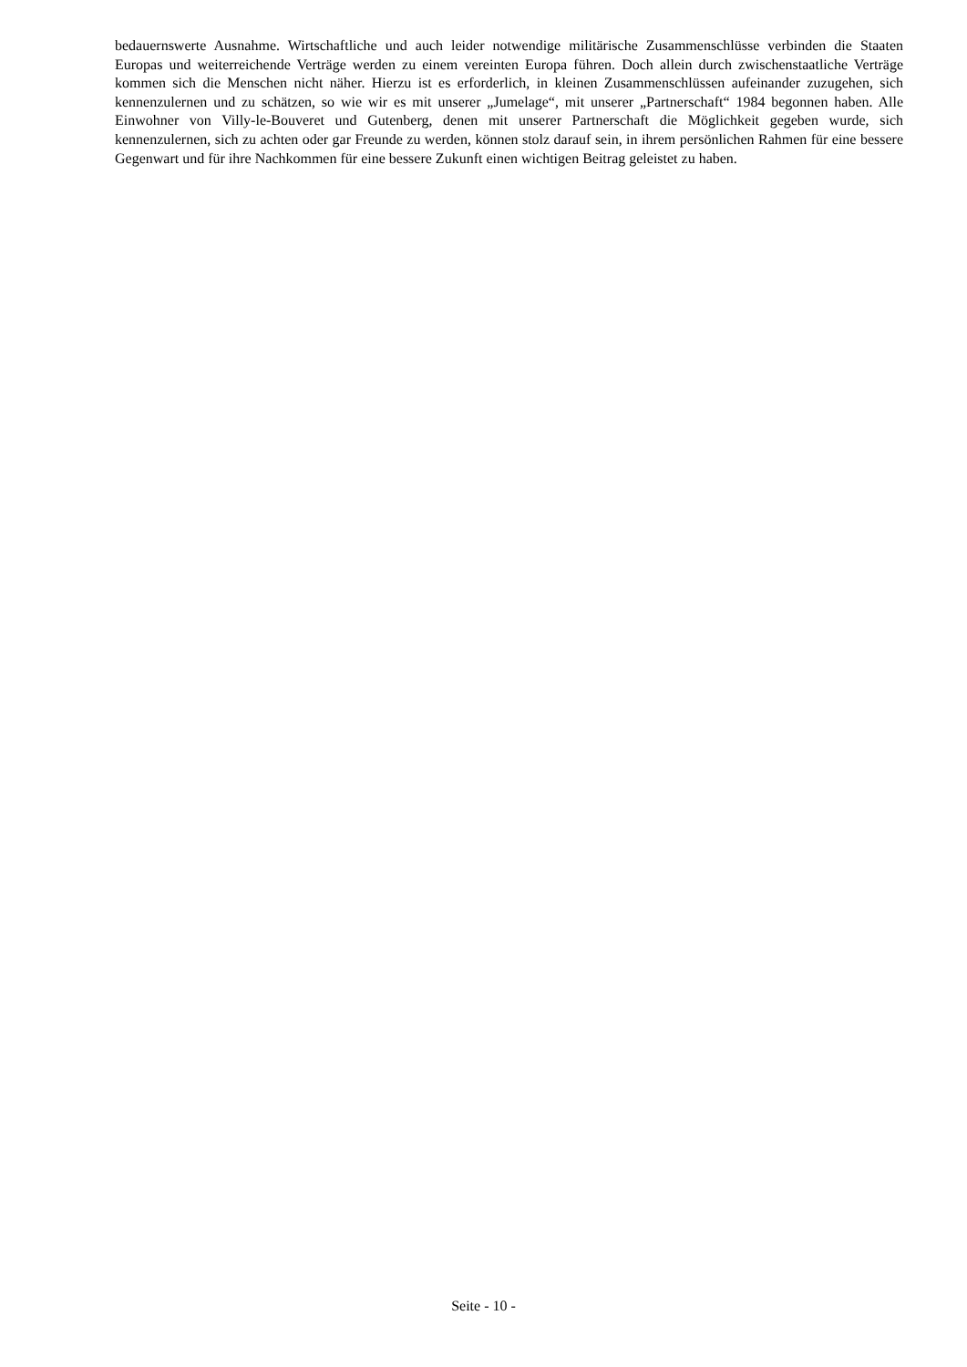bedauernswerte Ausnahme. Wirtschaftliche und auch leider notwendige militärische Zusammenschlüsse verbinden die Staaten Europas und weiterreichende Verträge werden zu einem vereinten Europa führen. Doch allein durch zwischenstaatliche Verträge kommen sich die Menschen nicht näher. Hierzu ist es erforderlich, in kleinen Zusammenschlüssen aufeinander zuzugehen, sich kennenzulernen und zu schätzen, so wie wir es mit unserer „Jumelage“, mit unserer „Partnerschaft“ 1984 begonnen haben. Alle Einwohner von Villy-le-Bouveret und Gutenberg, denen mit unserer Partnerschaft die Möglichkeit gegeben wurde, sich kennenzulernen, sich zu achten oder gar Freunde zu werden, können stolz darauf sein, in ihrem persönlichen Rahmen für eine bessere Gegenwart und für ihre Nachkommen für eine bessere Zukunft einen wichtigen Beitrag geleistet zu haben.
Seite - 10 -